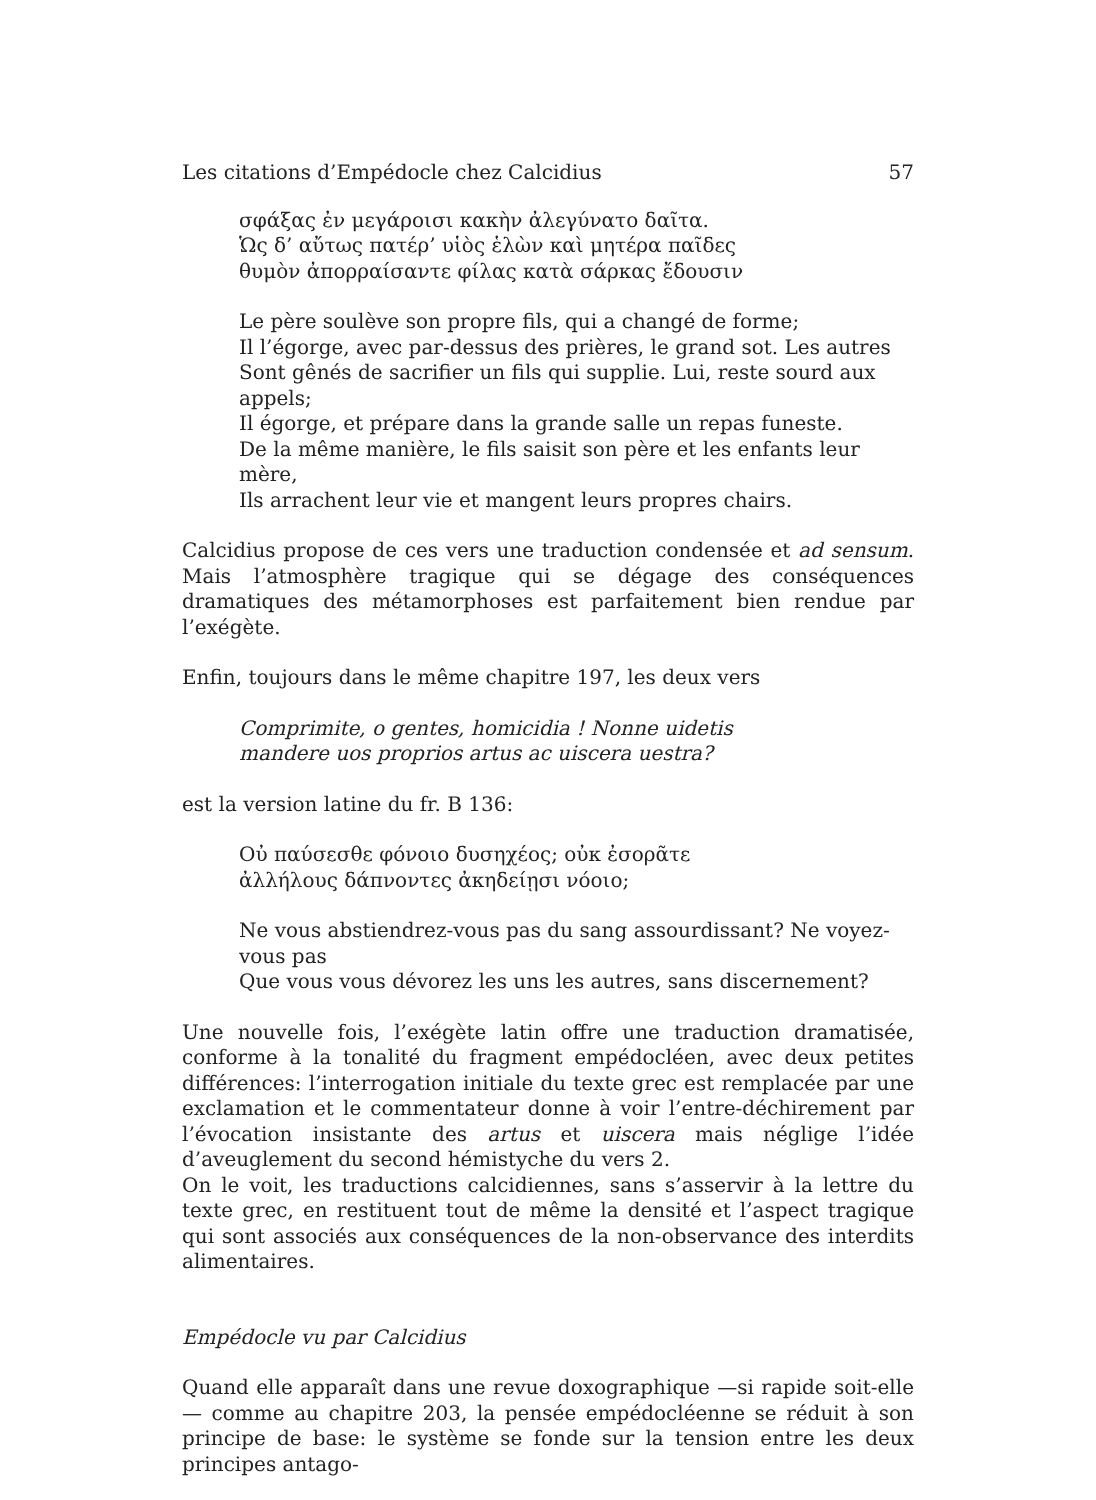Les citations d’Empédocle chez Calcidius 57
σφάξας ἐν μεγάροισι κακὴν ἀλεγύνατο δαῖτα.
Ὡς δ’ αὔτως πατέρ’ υἱὸς ἑλὼν καὶ μητέρα παῖδες
θυμὸν ἀπορραίσαντε φίλας κατὰ σάρκας ἔδουσιν
Le père soulève son propre fils, qui a changé de forme;
Il l’égorge, avec par-dessus des prières, le grand sot. Les autres
Sont gênés de sacrifier un fils qui supplie. Lui, reste sourd aux appels;
Il égorge, et prépare dans la grande salle un repas funeste.
De la même manière, le fils saisit son père et les enfants leur mère,
Ils arrachent leur vie et mangent leurs propres chairs.
Calcidius propose de ces vers une traduction condensée et ad sensum. Mais l’atmosphère tragique qui se dégage des conséquences dramatiques des métamorphoses est parfaitement bien rendue par l’exégète.
Enfin, toujours dans le même chapitre 197, les deux vers
Comprimite, o gentes, homicidia ! Nonne uidetis
mandere uos proprios artus ac uiscera uestra?
est la version latine du fr. B 136:
Οὐ παύσεσθε φόνοιο δυσηχέος; οὐκ ἐσορᾶτε
ἀλλήλους δάπνοντες ἀκηδείῃσι νόοιο;
Ne vous abstiendrez-vous pas du sang assourdissant? Ne voyez-vous pas
Que vous vous dévorez les uns les autres, sans discernement?
Une nouvelle fois, l’exégète latin offre une traduction dramatisée, conforme à la tonalité du fragment empédocléen, avec deux petites différences: l’interrogation initiale du texte grec est remplacée par une exclamation et le commentateur donne à voir l’entre-déchirement par l’évocation insistante des artus et uiscera mais néglige l’idée d’aveuglement du second hémistyche du vers 2.
On le voit, les traductions calcidiennes, sans s’asservir à la lettre du texte grec, en restituent tout de même la densité et l’aspect tragique qui sont associés aux conséquences de la non-observance des interdits alimentaires.
Empédocle vu par Calcidius
Quand elle apparaît dans une revue doxographique —si rapide soit-elle— comme au chapitre 203, la pensée empédocléenne se réduit à son principe de base: le système se fonde sur la tension entre les deux principes antago-